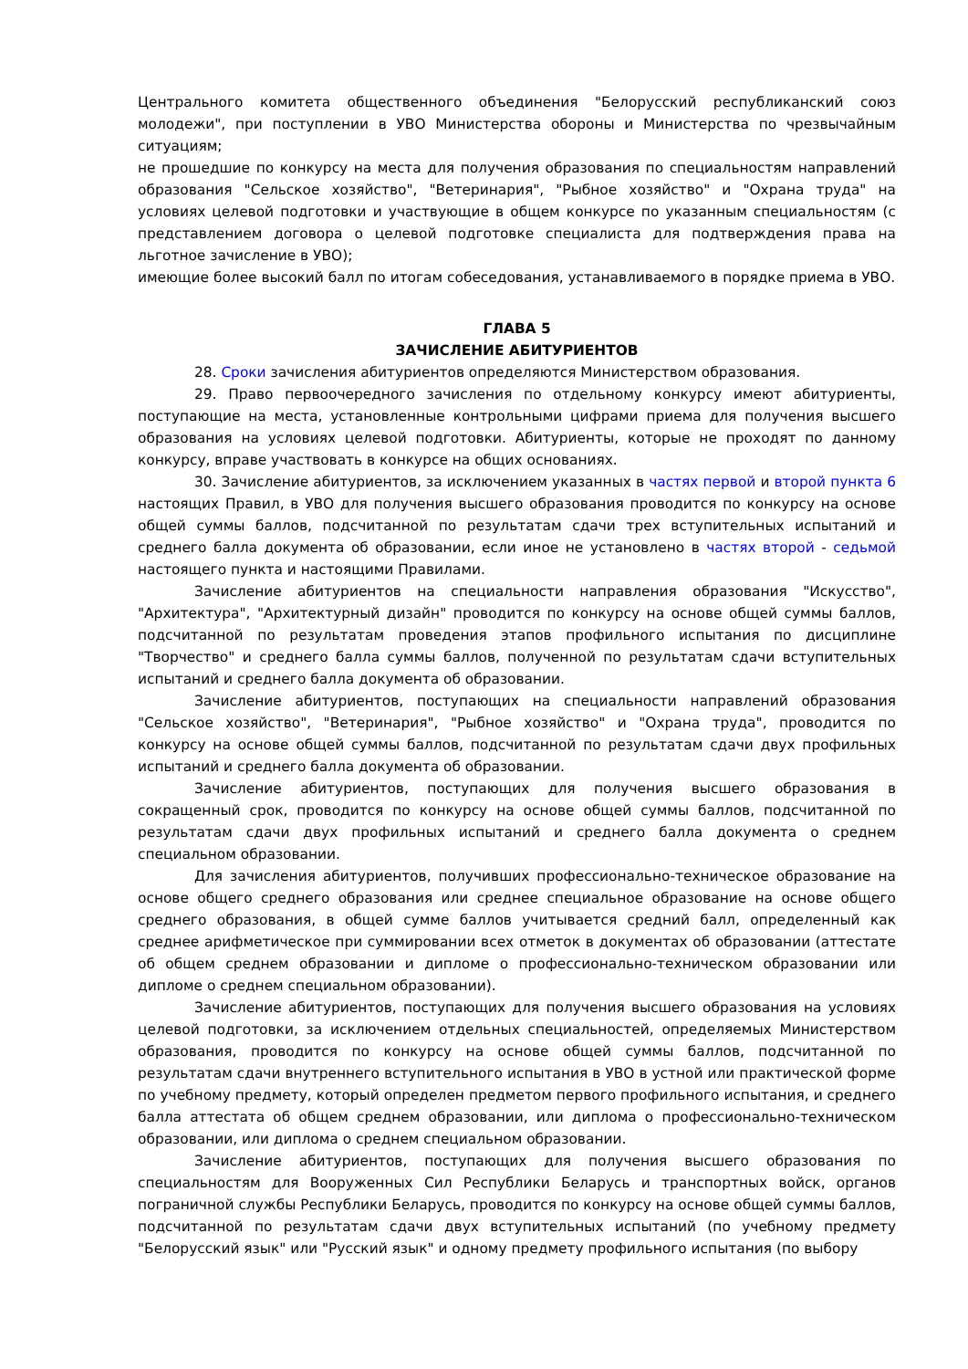Центрального комитета общественного объединения "Белорусский республиканский союз молодежи", при поступлении в УВО Министерства обороны и Министерства по чрезвычайным ситуациям;
не прошедшие по конкурсу на места для получения образования по специальностям направлений образования "Сельское хозяйство", "Ветеринария", "Рыбное хозяйство" и "Охрана труда" на условиях целевой подготовки и участвующие в общем конкурсе по указанным специальностям (с представлением договора о целевой подготовке специалиста для подтверждения права на льготное зачисление в УВО);
имеющие более высокий балл по итогам собеседования, устанавливаемого в порядке приема в УВО.
ГЛАВА 5
ЗАЧИСЛЕНИЕ АБИТУРИЕНТОВ
28. Сроки зачисления абитуриентов определяются Министерством образования.
29. Право первоочередного зачисления по отдельному конкурсу имеют абитуриенты, поступающие на места, установленные контрольными цифрами приема для получения высшего образования на условиях целевой подготовки. Абитуриенты, которые не проходят по данному конкурсу, вправе участвовать в конкурсе на общих основаниях.
30. Зачисление абитуриентов, за исключением указанных в частях первой и второй пункта 6 настоящих Правил, в УВО для получения высшего образования проводится по конкурсу на основе общей суммы баллов, подсчитанной по результатам сдачи трех вступительных испытаний и среднего балла документа об образовании, если иное не установлено в частях второй - седьмой настоящего пункта и настоящими Правилами.
Зачисление абитуриентов на специальности направления образования "Искусство", "Архитектура", "Архитектурный дизайн" проводится по конкурсу на основе общей суммы баллов, подсчитанной по результатам проведения этапов профильного испытания по дисциплине "Творчество" и среднего балла суммы баллов, полученной по результатам сдачи вступительных испытаний и среднего балла документа об образовании.
Зачисление абитуриентов, поступающих на специальности направлений образования "Сельское хозяйство", "Ветеринария", "Рыбное хозяйство" и "Охрана труда", проводится по конкурсу на основе общей суммы баллов, подсчитанной по результатам сдачи двух профильных испытаний и среднего балла документа об образовании.
Зачисление абитуриентов, поступающих для получения высшего образования в сокращенный срок, проводится по конкурсу на основе общей суммы баллов, подсчитанной по результатам сдачи двух профильных испытаний и среднего балла документа о среднем специальном образовании.
Для зачисления абитуриентов, получивших профессионально-техническое образование на основе общего среднего образования или среднее специальное образование на основе общего среднего образования, в общей сумме баллов учитывается средний балл, определенный как среднее арифметическое при суммировании всех отметок в документах об образовании (аттестате об общем среднем образовании и дипломе о профессионально-техническом образовании или дипломе о среднем специальном образовании).
Зачисление абитуриентов, поступающих для получения высшего образования на условиях целевой подготовки, за исключением отдельных специальностей, определяемых Министерством образования, проводится по конкурсу на основе общей суммы баллов, подсчитанной по результатам сдачи внутреннего вступительного испытания в УВО в устной или практической форме по учебному предмету, который определен предметом первого профильного испытания, и среднего балла аттестата об общем среднем образовании, или диплома о профессионально-техническом образовании, или диплома о среднем специальном образовании.
Зачисление абитуриентов, поступающих для получения высшего образования по специальностям для Вооруженных Сил Республики Беларусь и транспортных войск, органов пограничной службы Республики Беларусь, проводится по конкурсу на основе общей суммы баллов, подсчитанной по результатам сдачи двух вступительных испытаний (по учебному предмету "Белорусский язык" или "Русский язык" и одному предмету профильного испытания (по выбору